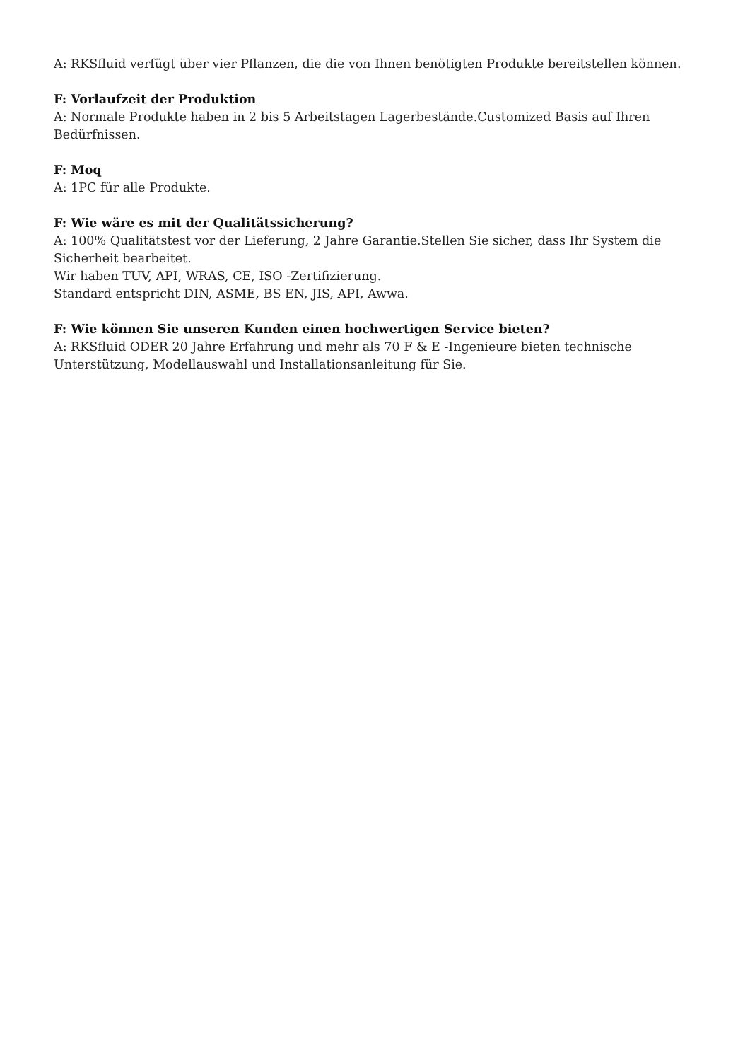A: RKSfluid verfügt über vier Pflanzen, die die von Ihnen benötigten Produkte bereitstellen können.
F: Vorlaufzeit der Produktion
A: Normale Produkte haben in 2 bis 5 Arbeitstagen Lagerbestände.Customized Basis auf Ihren Bedürfnissen.
F: Moq
A: 1PC für alle Produkte.
F: Wie wäre es mit der Qualitätssicherung?
A: 100% Qualitätstest vor der Lieferung, 2 Jahre Garantie.Stellen Sie sicher, dass Ihr System die Sicherheit bearbeitet.
Wir haben TUV, API, WRAS, CE, ISO -Zertifizierung.
Standard entspricht DIN, ASME, BS EN, JIS, API, Awwa.
F: Wie können Sie unseren Kunden einen hochwertigen Service bieten?
A: RKSfluid ODER 20 Jahre Erfahrung und mehr als 70 F & E -Ingenieure bieten technische Unterstützung, Modellauswahl und Installationsanleitung für Sie.